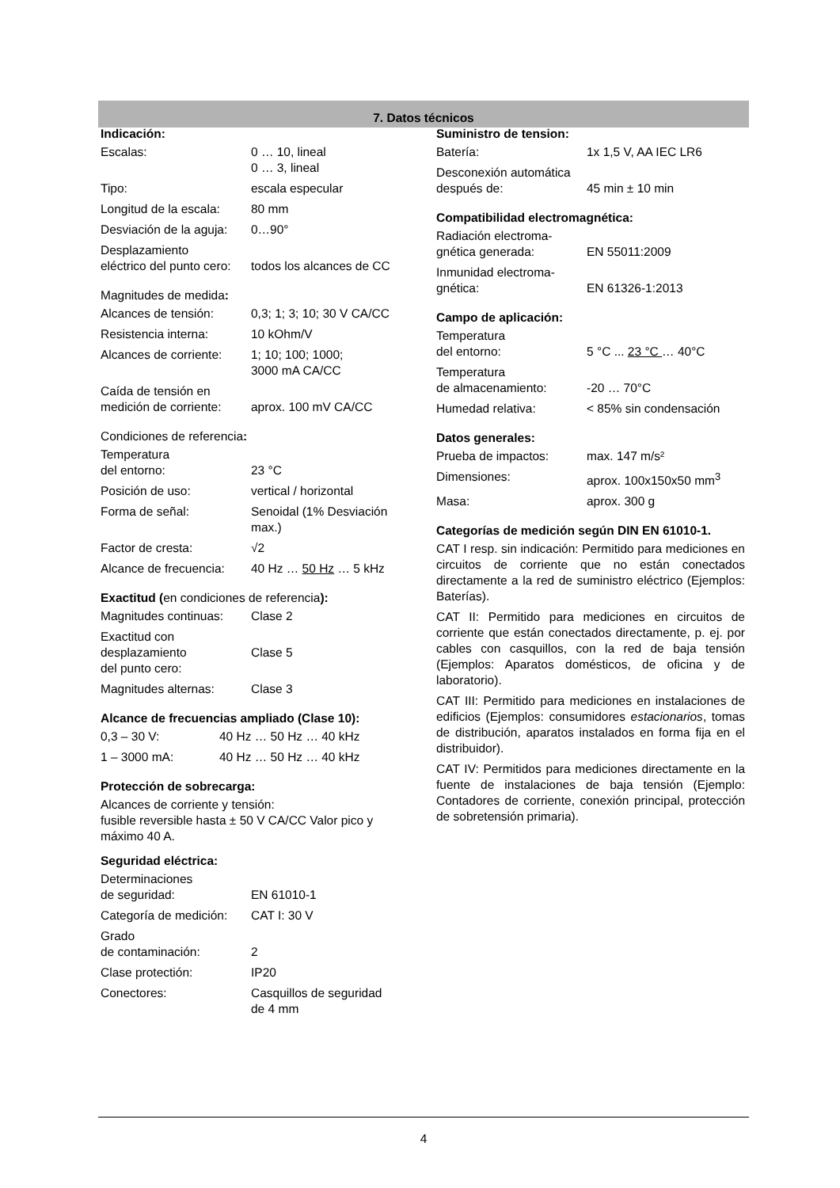7. Datos técnicos
Indicación:
| Escalas: | 0 … 10, lineal 0 … 3, lineal |
| Tipo: | escala especular |
| Longitud de la escala: | 80 mm |
| Desviación de la aguja: | 0…90° |
| Desplazamiento eléctrico del punto cero: | todos los alcances de CC |
Magnitudes de medida:
| Alcances de tensión: | 0,3; 1; 3; 10; 30 V CA/CC |
| Resistencia interna: | 10 kOhm/V |
| Alcances de corriente: | 1; 10; 100; 1000; 3000 mA CA/CC |
| Caída de tensión en medición de corriente: | aprox. 100 mV CA/CC |
Condiciones de referencia:
| Temperatura del entorno: | 23 °C |
| Posición de uso: | vertical / horizontal |
| Forma de señal: | Senoidal (1% Desviación max.) |
| Factor de cresta: | √2 |
| Alcance de frecuencia: | 40 Hz … 50 Hz … 5 kHz |
Exactitud (en condiciones de referencia):
| Magnitudes continuas: | Clase 2 |
| Exactitud con desplazamiento del punto cero: | Clase 5 |
| Magnitudes alternas: | Clase 3 |
Alcance de frecuencias ampliado (Clase 10):
| 0,3 – 30 V: | 40 Hz … 50 Hz … 40 kHz |
| 1 – 3000 mA: | 40 Hz … 50 Hz … 40 kHz |
Protección de sobrecarga:
Alcances de corriente y tensión:
fusible reversible hasta ± 50 V CA/CC Valor pico y máximo 40 A.
Seguridad eléctrica:
| Determinaciones de seguridad: | EN 61010-1 |
| Categoría de medición: | CAT I: 30 V |
| Grado de contaminación: | 2 |
| Clase protectión: | IP20 |
| Conectores: | Casquillos de seguridad de 4 mm |
Suministro de tension:
| Batería: | 1x 1,5 V, AA IEC LR6 |
| Desconexión automática después de: | 45 min ± 10 min |
Compatibilidad electromagnética:
| Radiación electroma- gnética generada: | EN 55011:2009 |
| Inmunidad electroma- gnética: | EN 61326-1:2013 |
Campo de aplicación:
| Temperatura del entorno: | 5 °C ... 23 °C … 40°C |
| Temperatura de almacenamiento: | -20 … 70°C |
| Humedad relativa: | < 85% sin condensación |
Datos generales:
| Prueba de impactos: | max. 147 m/s² |
| Dimensiones: | aprox. 100x150x50 mm<sup>3</sup> |
| Masa: | aprox. 300 g |
Categorías de medición según DIN EN 61010-1.
CAT I resp. sin indicación: Permitido para mediciones en circuitos de corriente que no están conectados directamente a la red de suministro eléctrico (Ejemplos: Baterías).
CAT II: Permitido para mediciones en circuitos de corriente que están conectados directamente, p. ej. por cables con casquillos, con la red de baja tensión (Ejemplos: Aparatos domésticos, de oficina y de laboratorio).
CAT III: Permitido para mediciones en instalaciones de edificios (Ejemplos: consumidores estacionarios, tomas de distribución, aparatos instalados en forma fija en el distribuidor).
CAT IV: Permitidos para mediciones directamente en la fuente de instalaciones de baja tensión (Ejemplo: Contadores de corriente, conexión principal, protección de sobretensión primaria).
4